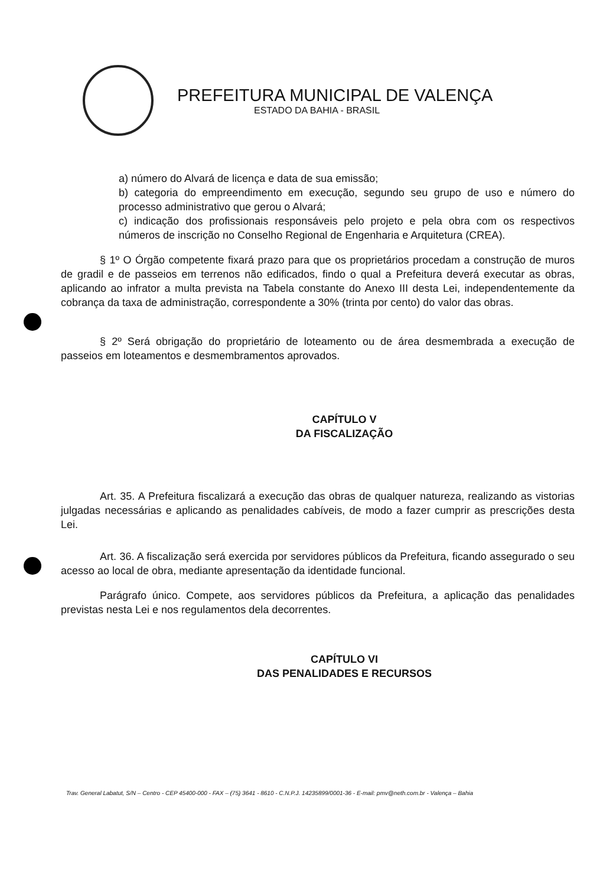PREFEITURA MUNICIPAL DE VALENÇA
ESTADO DA BAHIA - BRASIL
a) número do Alvará de licença e data de sua emissão;
b) categoria do empreendimento em execução, segundo seu grupo de uso e número do processo administrativo que gerou o Alvará;
c) indicação dos profissionais responsáveis pelo projeto e pela obra com os respectivos números de inscrição no Conselho Regional de Engenharia e Arquitetura (CREA).
§ 1º O Órgão competente fixará prazo para que os proprietários procedam a construção de muros de gradil e de passeios em terrenos não edificados, findo o qual a Prefeitura deverá executar as obras, aplicando ao infrator a multa prevista na Tabela constante do Anexo III desta Lei, independentemente da cobrança da taxa de administração, correspondente a 30% (trinta por cento) do valor das obras.
§ 2º Será obrigação do proprietário de loteamento ou de área desmembrada a execução de passeios em loteamentos e desmembramentos aprovados.
CAPÍTULO V
DA FISCALIZAÇÃO
Art. 35. A Prefeitura fiscalizará a execução das obras de qualquer natureza, realizando as vistorias julgadas necessárias e aplicando as penalidades cabíveis, de modo a fazer cumprir as prescrições desta Lei.
Art. 36. A fiscalização será exercida por servidores públicos da Prefeitura, ficando assegurado o seu acesso ao local de obra, mediante apresentação da identidade funcional.
Parágrafo único. Compete, aos servidores públicos da Prefeitura, a aplicação das penalidades previstas nesta Lei e nos regulamentos dela decorrentes.
CAPÍTULO VI
DAS PENALIDADES E RECURSOS
Trav. General Labatut, S/N – Centro - CEP 45400-000 - FAX – (75) 3641 - 8610 - C.N.P.J. 14235899/0001-36 - E-mail: pmv@neth.com.br - Valença – Bahia